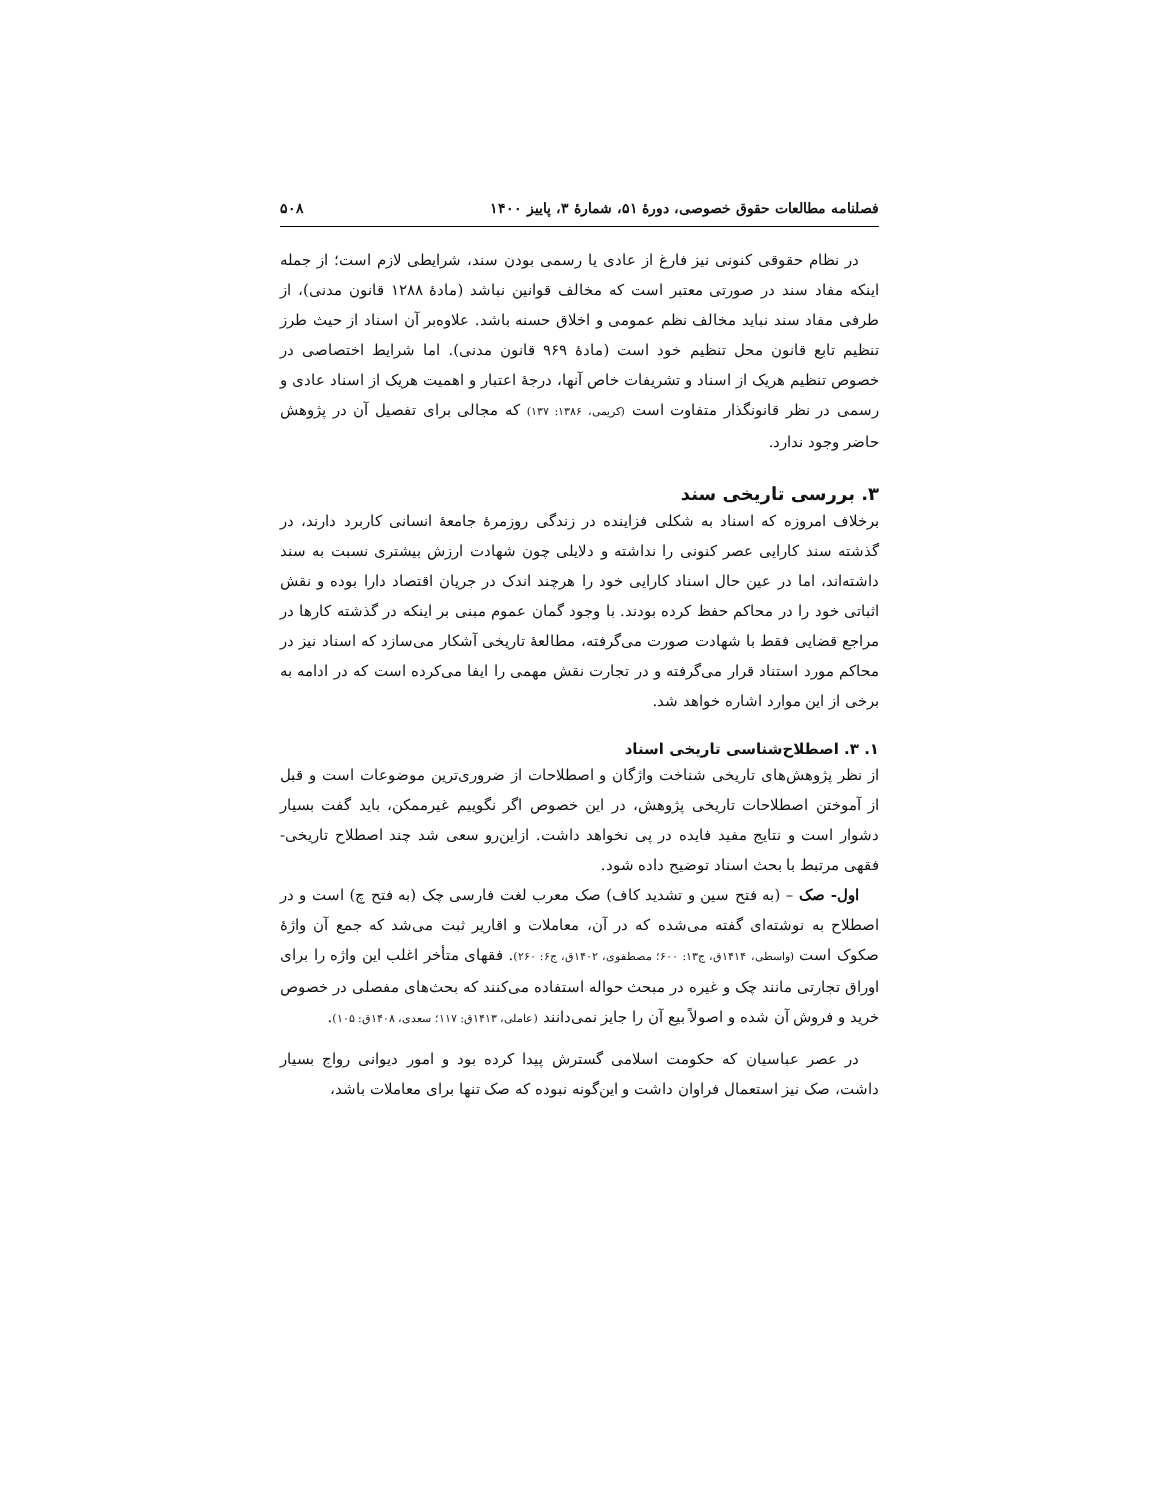فصلنامه مطالعات حقوق خصوصی، دورهٔ ۵۱، شمارهٔ ۳، پاییز ۱۴۰۰ ۵۰۸
در نظام حقوقی کنونی نیز فارغ از عادی یا رسمی بودن سند، شرایطی لازم است؛ از جمله اینکه مفاد سند در صورتی معتبر است که مخالف قوانین نباشد (مادهٔ ۱۲۸۸ قانون مدنی)، از طرفی مفاد سند نباید مخالف نظم عمومی و اخلاق حسنه باشد. علاوه‌بر آن اسناد از حیث طرز تنظیم تابع قانون محل تنظیم خود است (مادهٔ ۹۶۹ قانون مدنی). اما شرایط اختصاصی در خصوص تنظیم هریک از اسناد و تشریفات خاص آنها، درجهٔ اعتبار و اهمیت هریک از اسناد عادی و رسمی در نظر قانونگذار متفاوت است (کریمی، ۱۳۸۶: ۱۳۷) که مجالی برای تفصیل آن در پژوهش حاضر وجود ندارد.
۳. بررسی تاریخی سند
برخلاف امروزه که اسناد به شکلی فزاینده در زندگی روزمرهٔ جامعهٔ انسانی کاربرد دارند، در گذشته سند کارایی عصر کنونی را نداشته و دلایلی چون شهادت ارزش بیشتری نسبت به سند داشته‌اند، اما در عین حال اسناد کارایی خود را هرچند اندک در جریان اقتصاد دارا بوده و نقش اثباتی خود را در محاکم حفظ کرده بودند. با وجود گمان عموم مبنی بر اینکه در گذشته کارها در مراجع قضایی فقط با شهادت صورت می‌گرفته، مطالعهٔ تاریخی آشکار می‌سازد که اسناد نیز در محاکم مورد استناد قرار می‌گرفته و در تجارت نقش مهمی را ایفا می‌کرده است که در ادامه به برخی از این موارد اشاره خواهد شد.
۱. ۳. اصطلاح‌شناسی تاریخی اسناد
از نظر پژوهش‌های تاریخی شناخت واژگان و اصطلاحات از ضروری‌ترین موضوعات است و قبل از آموختن اصطلاحات تاریخی پژوهش، در این خصوص اگر نگوییم غیرممکن، باید گفت بسیار دشوار است و نتایج مفید فایده در پی نخواهد داشت. ازاین‌رو سعی شد چند اصطلاح تاریخی- فقهی مرتبط با بحث اسناد توضیح داده شود.
اول- صک – (به فتح سین و تشدید کاف) صک معرب لغت فارسی چک (به فتح چ) است و در اصطلاح به نوشته‌ای گفته می‌شده که در آن، معاملات و اقاریر ثبت می‌شد که جمع آن واژهٔ صکوک است (واسطی، ۱۴۱۴ق، ج۱۳: ۶۰۰؛ مصطفوی، ۱۴۰۲ق، ج۶: ۲۶۰). فقهای متأخر اغلب این واژه را برای اوراق تجارتی مانند چک و غیره در مبحث حواله استفاده می‌کنند که بحث‌های مفصلی در خصوص خرید و فروش آن شده و اصولاً بیع آن را جایز نمی‌دانند (عاملی، ۱۴۱۳ق: ۱۱۷؛ سعدی، ۱۴۰۸ق: ۱۰۵).
در عصر عباسیان که حکومت اسلامی گسترش پیدا کرده بود و امور دیوانی رواج بسیار داشت، صک نیز استعمال فراوان داشت و این‌گونه نبوده که صک تنها برای معاملات باشد،